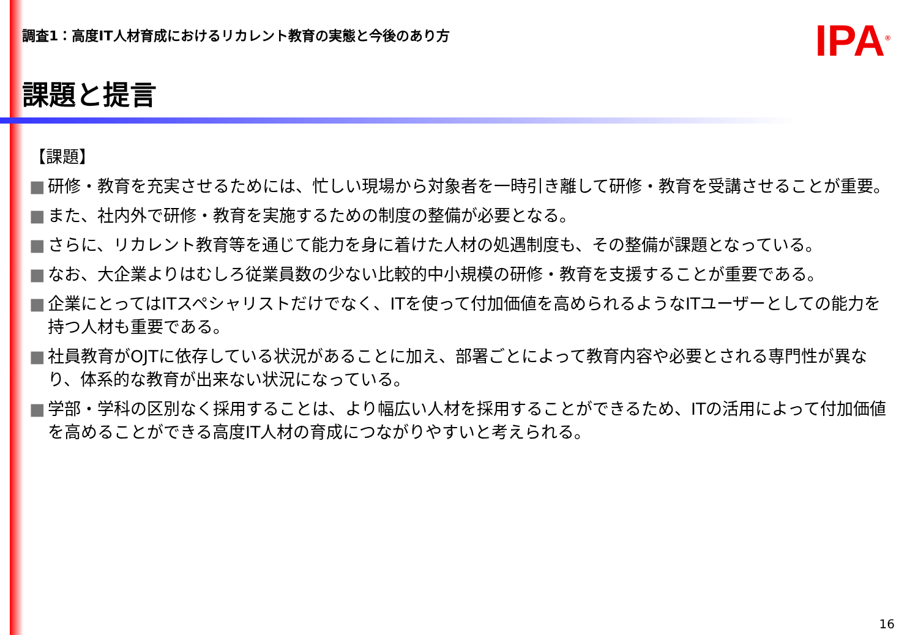調査1：高度IT人材育成におけるリカレント教育の実態と今後のあり方
IPA<sup>®</sup>
課題と提言
【課題】
■ 研修・教育を充実させるためには、忙しい現場から対象者を一時引き離して研修・教育を受講させることが重要。
■ また、社内外で研修・教育を実施するための制度の整備が必要となる。
■ さらに、リカレント教育等を通じて能力を身に着けた人材の処遇制度も、その整備が課題となっている。
■ なお、大企業よりはむしろ従業員数の少ない比較的中小規模の研修・教育を支援することが重要である。
■ 企業にとってはITスペシャリストだけでなく、ITを使って付加価値を高められるようなITユーザーとしての能力を持つ人材も重要である。
■ 社員教育がOJTに依存している状況があることに加え、部署ごとによって教育内容や必要とされる専門性が異なり、体系的な教育が出来ない状況になっている。
■ 学部・学科の区別なく採用することは、より幅広い人材を採用することができるため、ITの活用によって付加価値を高めることができる高度IT人材の育成につながりやすいと考えられる。
16